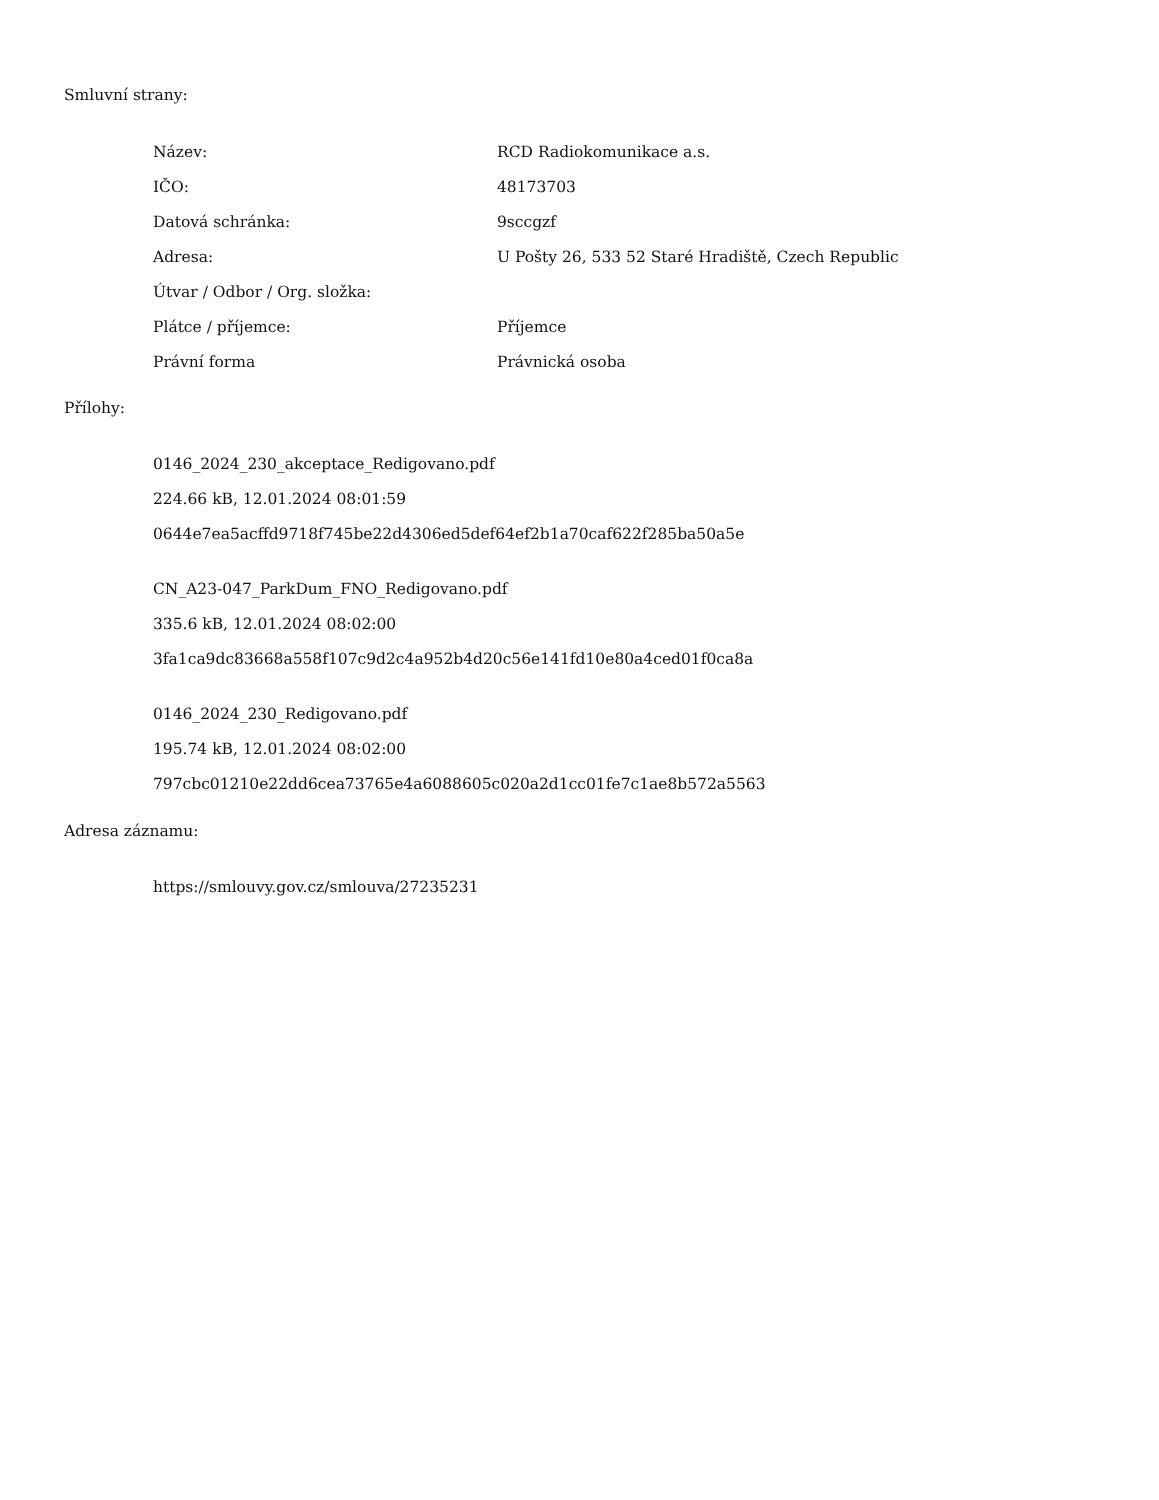Smluvní strany:
| Název: | RCD Radiokomunikace a.s. |
| IČO: | 48173703 |
| Datová schránka: | 9sccgzf |
| Adresa: | U Pošty 26, 533 52 Staré Hradiště, Czech Republic |
| Útvar / Odbor / Org. složka: | |
| Plátce / příjemce: | Příjemce |
| Právní forma | Právnická osoba |
Přílohy:
0146_2024_230_akceptace_Redigovano.pdf
224.66 kB, 12.01.2024 08:01:59
0644e7ea5acffd9718f745be22d4306ed5def64ef2b1a70caf622f285ba50a5e
CN_A23-047_ParkDum_FNO_Redigovano.pdf
335.6 kB, 12.01.2024 08:02:00
3fa1ca9dc83668a558f107c9d2c4a952b4d20c56e141fd10e80a4ced01f0ca8a
0146_2024_230_Redigovano.pdf
195.74 kB, 12.01.2024 08:02:00
797cbc01210e22dd6cea73765e4a6088605c020a2d1cc01fe7c1ae8b572a5563
Adresa záznamu:
https://smlouvy.gov.cz/smlouva/27235231